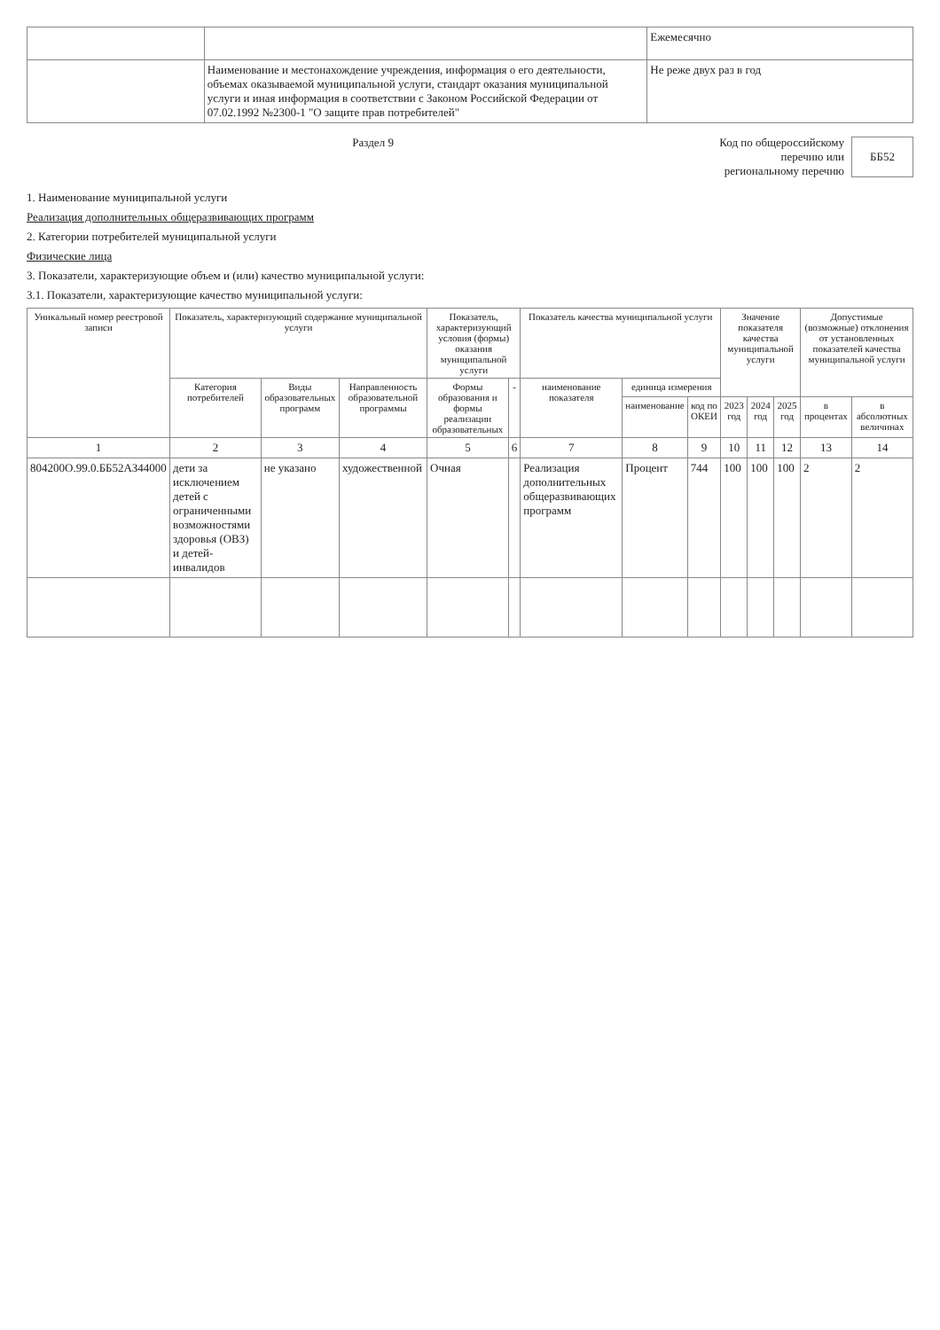| | | Ежемесячно |
| | Наименование и местонахождение учреждения, информация о его деятельности, объемах оказываемой муниципальной услуги, стандарт оказания муниципальной услуги и иная информация в соответствии с Законом Российской Федерации от 07.02.1992 №2300-1 "О защите прав потребителей" | Не реже двух раз в год |
Раздел 9 Код по общероссийскому
перечню или
региональному перечню
ББ52
1. Наименование муниципальной услуги
Реализация дополнительных общеразвивающих программ
2. Категории потребителей муниципальной услуги
Физические лица
3. Показатели, характеризующие объем и (или) качество муниципальной услуги:
3.1. Показатели, характеризующие качество муниципальной услуги:
| Уникальный номер реестровой записи | Показатель, характеризующий содержание муниципальной услуги | | | Показатель, характеризующий условия (формы) оказания муниципальной услуги | | Показатель качества муниципальной услуги | | | Значение показателя качества муниципальной услуги | | | Допустимые (возможные) отклонения от установленных показателей качества муниципальной услуги | |
| --- | --- | --- | --- | --- | --- | --- | --- | --- | --- | --- | --- | --- | --- |
| | Категория потребителей | Виды образовательных программ | Направленность образовательной программы | Формы образования и формы реализации образовательных | - | наименование показателя | единица измерения | | | | | | |
| | | | | | | | наименование | код по ОКЕИ | 2023 год | 2024 год | 2025 год | в процентах | в абсолютных величинах |
| 1 | 2 | 3 | 4 | 5 | 6 | 7 | 8 | 9 | 10 | 11 | 12 | 13 | 14 |
| 804200О.99.0.ББ52АЗ44000 | дети за исключением детей с ограниченными возможностями здоровья (ОВЗ) и детей-инвалидов | не указано | художественной | Очная | | Реализация дополнительных общеразвивающих программ | Процент | 744 | 100 | 100 | 100 | 2 | 2 |